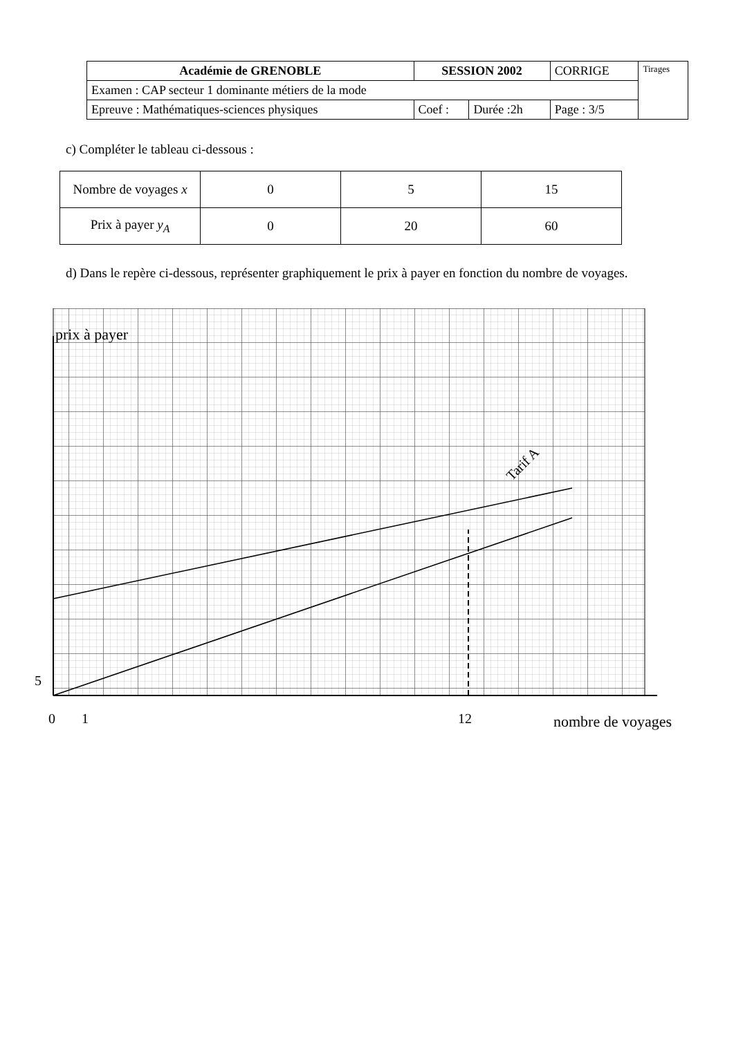| Académie de GRENOBLE | SESSION 2002 | | CORRIGE | Tirages |
| Examen : CAP secteur 1 dominante métiers de la mode | | | | |
| Epreuve : Mathématiques-sciences physiques | Coef : | Durée :2h | Page : 3/5 | |
c) Compléter le tableau ci-dessous :
| Nombre de voyages x | 0 | 5 | 15 |
| Prix à payer y<sub>A</sub> | 0 | 20 | 60 |
d) Dans le repère ci-dessous, représenter graphiquement le prix à payer en fonction du nombre de voyages.
prix à payer
5
0
1
12
nombre de voyages
Tarif A